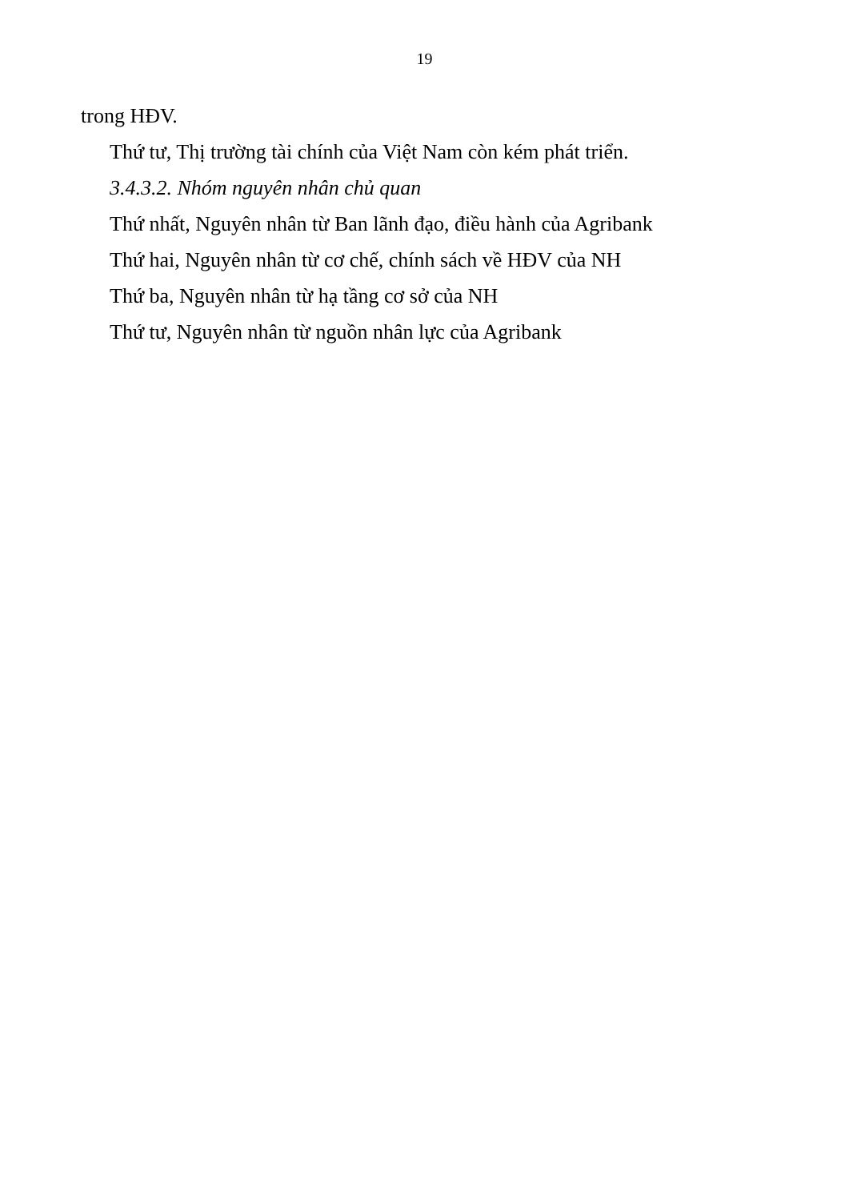19
trong HĐV.
Thứ tư, Thị trường tài chính của Việt Nam còn kém phát triển.
3.4.3.2. Nhóm nguyên nhân chủ quan
Thứ nhất, Nguyên nhân từ Ban lãnh đạo, điều hành của Agribank
Thứ hai, Nguyên nhân từ cơ chế, chính sách về HĐV của NH
Thứ ba, Nguyên nhân từ hạ tầng cơ sở của NH
Thứ tư, Nguyên nhân từ nguồn nhân lực của Agribank